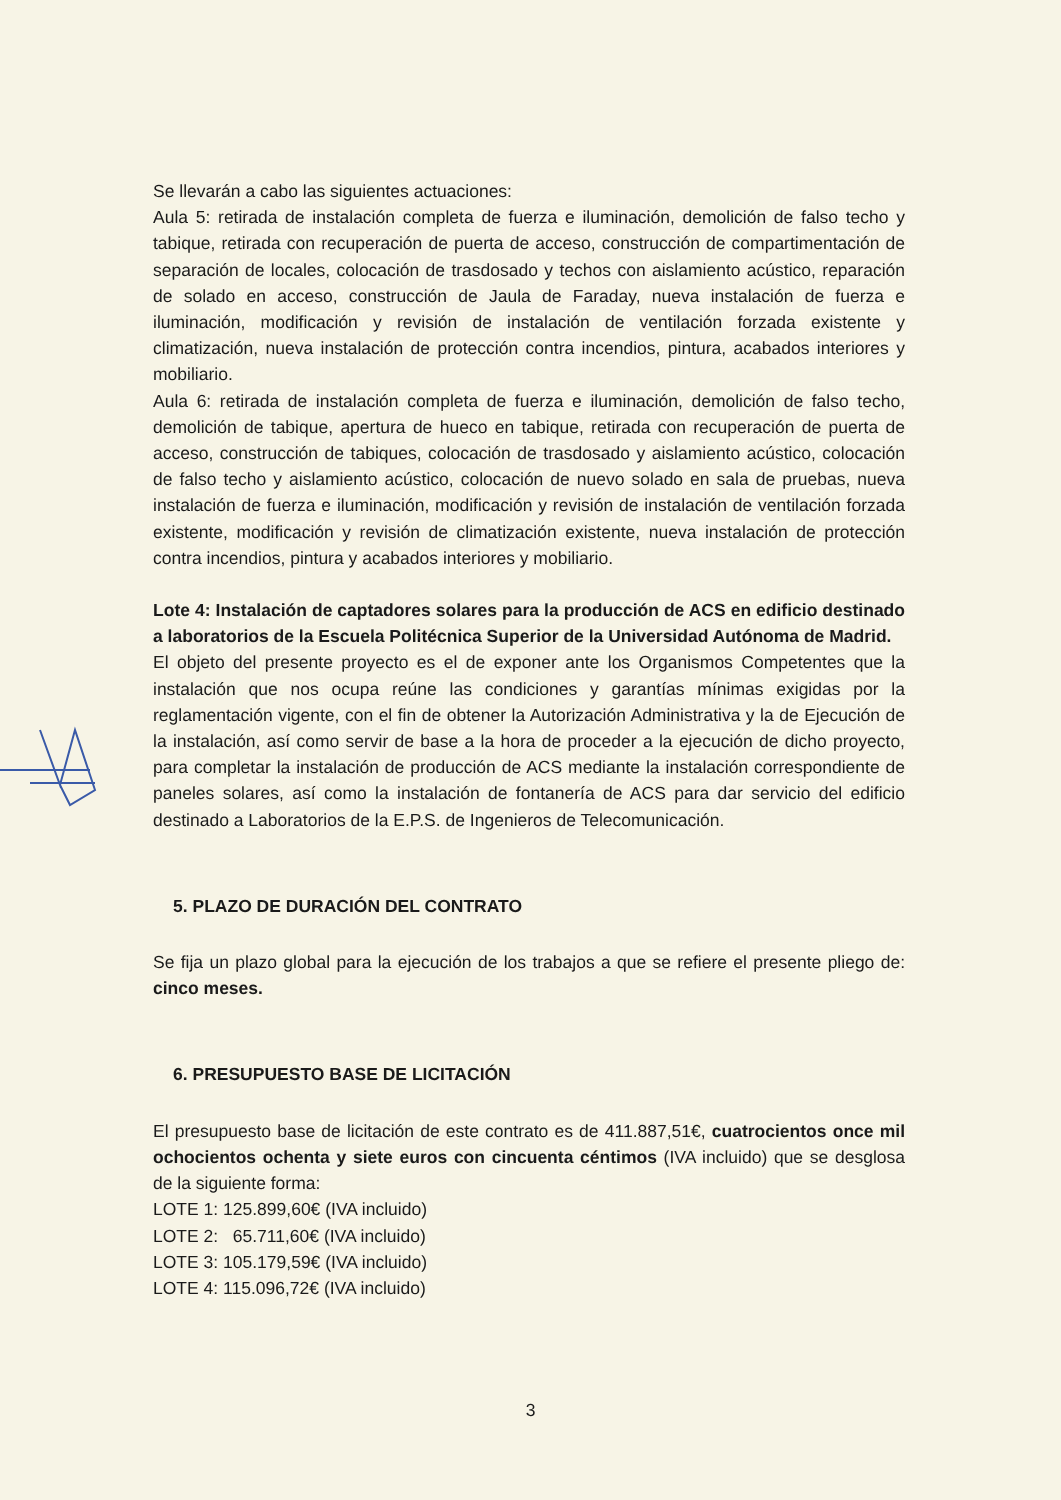Se llevarán a cabo las siguientes actuaciones:
Aula 5: retirada de instalación completa de fuerza e iluminación, demolición de falso techo y tabique, retirada con recuperación de puerta de acceso, construcción de compartimentación de separación de locales, colocación de trasdosado y techos con aislamiento acústico, reparación de solado en acceso, construcción de Jaula de Faraday, nueva instalación de fuerza e iluminación, modificación y revisión de instalación de ventilación forzada existente y climatización, nueva instalación de protección contra incendios, pintura, acabados interiores y mobiliario.
Aula 6: retirada de instalación completa de fuerza e iluminación, demolición de falso techo, demolición de tabique, apertura de hueco en tabique, retirada con recuperación de puerta de acceso, construcción de tabiques, colocación de trasdosado y aislamiento acústico, colocación de falso techo y aislamiento acústico, colocación de nuevo solado en sala de pruebas, nueva instalación de fuerza e iluminación, modificación y revisión de instalación de ventilación forzada existente, modificación y revisión de climatización existente, nueva instalación de protección contra incendios, pintura y acabados interiores y mobiliario.
Lote 4: Instalación de captadores solares para la producción de ACS en edificio destinado a laboratorios de la Escuela Politécnica Superior de la Universidad Autónoma de Madrid.
El objeto del presente proyecto es el de exponer ante los Organismos Competentes que la instalación que nos ocupa reúne las condiciones y garantías mínimas exigidas por la reglamentación vigente, con el fin de obtener la Autorización Administrativa y la de Ejecución de la instalación, así como servir de base a la hora de proceder a la ejecución de dicho proyecto, para completar la instalación de producción de ACS mediante la instalación correspondiente de paneles solares, así como la instalación de fontanería de ACS para dar servicio del edificio destinado a Laboratorios de la E.P.S. de Ingenieros de Telecomunicación.
5. PLAZO DE DURACIÓN DEL CONTRATO
Se fija un plazo global para la ejecución de los trabajos a que se refiere el presente pliego de: cinco meses.
6. PRESUPUESTO BASE DE LICITACIÓN
El presupuesto base de licitación de este contrato es de 411.887,51€, cuatrocientos once mil ochocientos ochenta y siete euros con cincuenta céntimos (IVA incluido) que se desglosa de la siguiente forma:
LOTE 1: 125.899,60€ (IVA incluido)
LOTE 2: 65.711,60€ (IVA incluido)
LOTE 3: 105.179,59€ (IVA incluido)
LOTE 4: 115.096,72€ (IVA incluido)
3